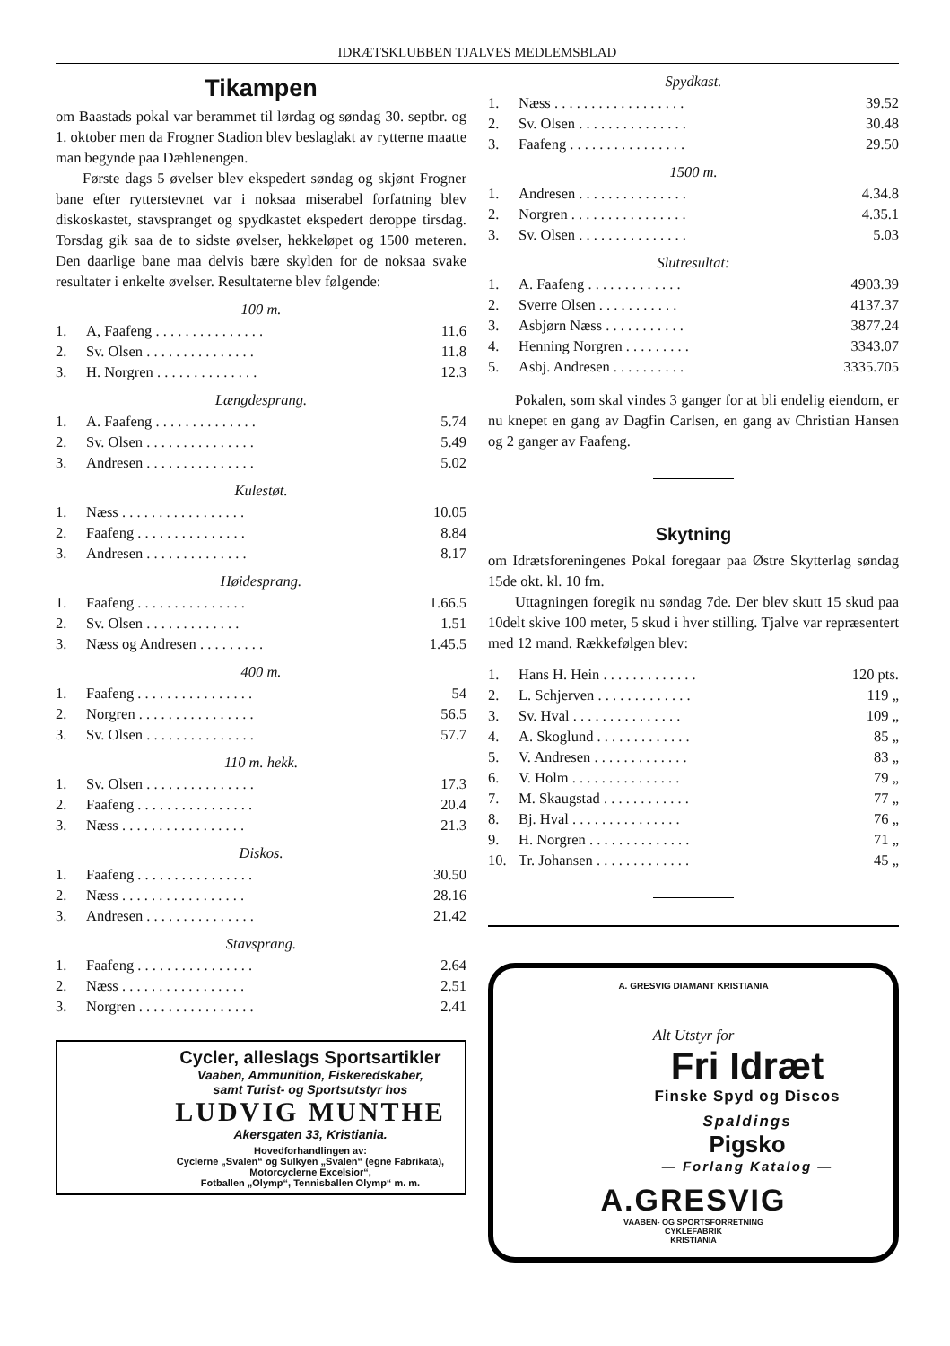IDRÆTSKLUBBEN TJALVES MEDLEMSBLAD
Tikampen
om Baastads pokal var berammet til lørdag og søndag 30. septbr. og 1. oktober men da Frogner Stadion blev beslaglakt av rytterne maatte man begynde paa Dæhlenengen.
Første dags 5 øvelser blev ekspedert søndag og skjønt Frogner bane efter rytterstevnet var i noksaa miserabel forfatning blev diskoskastet, stavspranget og spydkastet ekspedert deroppe tirsdag. Torsdag gik saa de to sidste øvelser, hekkeløpet og 1500 meteren. Den daarlige bane maa delvis bære skylden for de noksaa svake resultater i enkelte øvelser. Resultaterne blev følgende:
100 m.
| 1. | A, Faafeng . . . . . . . . . . . . . . . | 11.6 |
| 2. | Sv. Olsen . . . . . . . . . . . . . . . | 11.8 |
| 3. | H. Norgren . . . . . . . . . . . . . . | 12.3 |
Længdesprang.
| 1. | A. Faafeng . . . . . . . . . . . . . . | 5.74 |
| 2. | Sv. Olsen . . . . . . . . . . . . . . . | 5.49 |
| 3. | Andresen . . . . . . . . . . . . . . . | 5.02 |
Kulestøt.
| 1. | Næss . . . . . . . . . . . . . . . . . | 10.05 |
| 2. | Faafeng . . . . . . . . . . . . . . . | 8.84 |
| 3. | Andresen . . . . . . . . . . . . . . | 8.17 |
Høidesprang.
| 1. | Faafeng . . . . . . . . . . . . . . . | 1.66.5 |
| 2. | Sv. Olsen . . . . . . . . . . . . . | 1.51 |
| 3. | Næss og Andresen . . . . . . . . . | 1.45.5 |
400 m.
| 1. | Faafeng . . . . . . . . . . . . . . . . | 54 |
| 2. | Norgren . . . . . . . . . . . . . . . . | 56.5 |
| 3. | Sv. Olsen . . . . . . . . . . . . . . . | 57.7 |
110 m. hekk.
| 1. | Sv. Olsen . . . . . . . . . . . . . . . | 17.3 |
| 2. | Faafeng . . . . . . . . . . . . . . . . | 20.4 |
| 3. | Næss . . . . . . . . . . . . . . . . . | 21.3 |
Diskos.
| 1. | Faafeng . . . . . . . . . . . . . . . . | 30.50 |
| 2. | Næss . . . . . . . . . . . . . . . . . | 28.16 |
| 3. | Andresen . . . . . . . . . . . . . . . | 21.42 |
Stavsprang.
| 1. | Faafeng . . . . . . . . . . . . . . . . | 2.64 |
| 2. | Næss . . . . . . . . . . . . . . . . . | 2.51 |
| 3. | Norgren . . . . . . . . . . . . . . . . | 2.41 |
Cycler, alleslags Sportsartikler
Vaaben, Ammunition, Fiskeredskaber,
samt Turist- og Sportsutstyr hos
LUDVIG MUNTHE
Akersgaten 33, Kristiania.
Hovedforhandlingen av:
Cyclerne „Svalen“ og Sulkyen „Svalen“ (egne Fabrikata),
Motorcyclerne Excelsior“,
Fotballen „Olymp“, Tennisballen Olymp“ m. m.
Spydkast.
| 1. | Næss . . . . . . . . . . . . . . . . . . | 39.52 |
| 2. | Sv. Olsen . . . . . . . . . . . . . . . | 30.48 |
| 3. | Faafeng . . . . . . . . . . . . . . . . | 29.50 |
1500 m.
| 1. | Andresen . . . . . . . . . . . . . . . | 4.34.8 |
| 2. | Norgren . . . . . . . . . . . . . . . . | 4.35.1 |
| 3. | Sv. Olsen . . . . . . . . . . . . . . . | 5.03 |
Slutresultat:
| 1. | A. Faafeng . . . . . . . . . . . . . | 4903.39 |
| 2. | Sverre Olsen . . . . . . . . . . . | 4137.37 |
| 3. | Asbjørn Næss . . . . . . . . . . . | 3877.24 |
| 4. | Henning Norgren . . . . . . . . . | 3343.07 |
| 5. | Asbj. Andresen . . . . . . . . . . | 3335.705 |
Pokalen, som skal vindes 3 ganger for at bli endelig eiendom, er nu knepet en gang av Dagfin Carlsen, en gang av Christian Hansen og 2 ganger av Faafeng.
Skytning
om Idrætsforeningenes Pokal foregaar paa Østre Skytterlag søndag 15de okt. kl. 10 fm.
Uttagningen foregik nu søndag 7de. Der blev skutt 15 skud paa 10delt skive 100 meter, 5 skud i hver stilling. Tjalve var repræsentert med 12 mand. Rækkefølgen blev:
| 1. | Hans H. Hein . . . . . . . . . . . . . | 120 pts. |
| 2. | L. Schjerven . . . . . . . . . . . . . | 119 „ |
| 3. | Sv. Hval . . . . . . . . . . . . . . . | 109 „ |
| 4. | A. Skoglund . . . . . . . . . . . . . | 85 „ |
| 5. | V. Andresen . . . . . . . . . . . . . | 83 „ |
| 6. | V. Holm . . . . . . . . . . . . . . . | 79 „ |
| 7. | M. Skaugstad . . . . . . . . . . . . | 77 „ |
| 8. | Bj. Hval . . . . . . . . . . . . . . . | 76 „ |
| 9. | H. Norgren . . . . . . . . . . . . . . | 71 „ |
| 10. | Tr. Johansen . . . . . . . . . . . . . | 45 „ |
A. GRESVIG DIAMANT KRISTIANIA
Alt Utstyr for
Fri Idræt
Finske Spyd og Discos
Spaldings
Pigsko
— Forlang Katalog —
A.GRESVIG
VAABEN- OG SPORTSFORRETNING
CYKLEFABRIK
KRISTIANIA